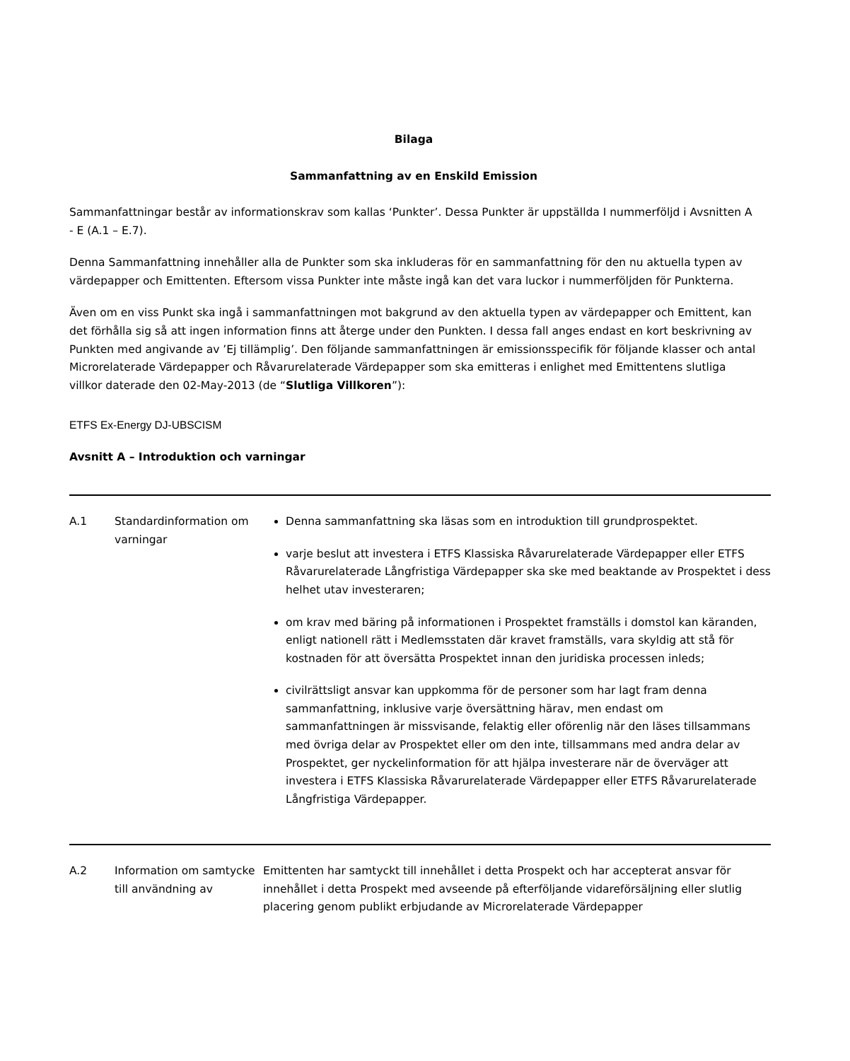Bilaga
Sammanfattning av en Enskild Emission
Sammanfattningar består av informationskrav som kallas ‘Punkter’. Dessa Punkter är uppställda I nummerföljd i Avsnitten A - E (A.1 – E.7).
Denna Sammanfattning innehåller alla de Punkter som ska inkluderas för en sammanfattning för den nu aktuella typen av värdepapper och Emittenten. Eftersom vissa Punkter inte måste ingå kan det vara luckor i nummerföljden för Punkterna.
Även om en viss Punkt ska ingå i sammanfattningen mot bakgrund av den aktuella typen av värdepapper och Emittent, kan det förhålla sig så att ingen information finns att återge under den Punkten. I dessa fall anges endast en kort beskrivning av Punkten med angivande av ’Ej tillämplig’. Den följande sammanfattningen är emissionsspecifik för följande klasser och antal Microrelaterade Värdepapper och Råvarurelaterade Värdepapper som ska emitteras i enlighet med Emittentens slutliga villkor daterade den 02-May-2013 (de “Slutliga Villkoren”):
ETFS Ex-Energy DJ-UBSCISM
Avsnitt A – Introduktion och varningar
| A.1 | Standardinformation om varningar | Denna sammanfattning ska läsas som en introduktion till grundprospektet. varje beslut att investera i ETFS Klassiska Råvarurelaterade Värdepapper eller ETFS Råvarurelaterade Långfristiga Värdepapper ska ske med beaktande av Prospektet i dess helhet utav investeraren; om krav med bäring på informationen i Prospektet framställs i domstol kan käranden, enligt nationell rätt i Medlemsstaten där kravet framställs, vara skyldig att stå för kostnaden för att översätta Prospektet innan den juridiska processen inleds; civilrättsligt ansvar kan uppkomma för de personer som har lagt fram denna sammanfattning, inklusive varje översättning härav, men endast om sammanfattningen är missvisande, felaktig eller oförenlig när den läses tillsammans med övriga delar av Prospektet eller om den inte, tillsammans med andra delar av Prospektet, ger nyckelinformation för att hjälpa investerare när de överväger att investera i ETFS Klassiska Råvarurelaterade Värdepapper eller ETFS Råvarurelaterade Långfristiga Värdepapper. |
| A.2 | Information om samtycke till användning av | Emittenten har samtyckt till innehållet i detta Prospekt och har accepterat ansvar för innehållet i detta Prospekt med avseende på efterföljande vidareförsäljning eller slutlig placering genom publikt erbjudande av Microrelaterade Värdepapper |